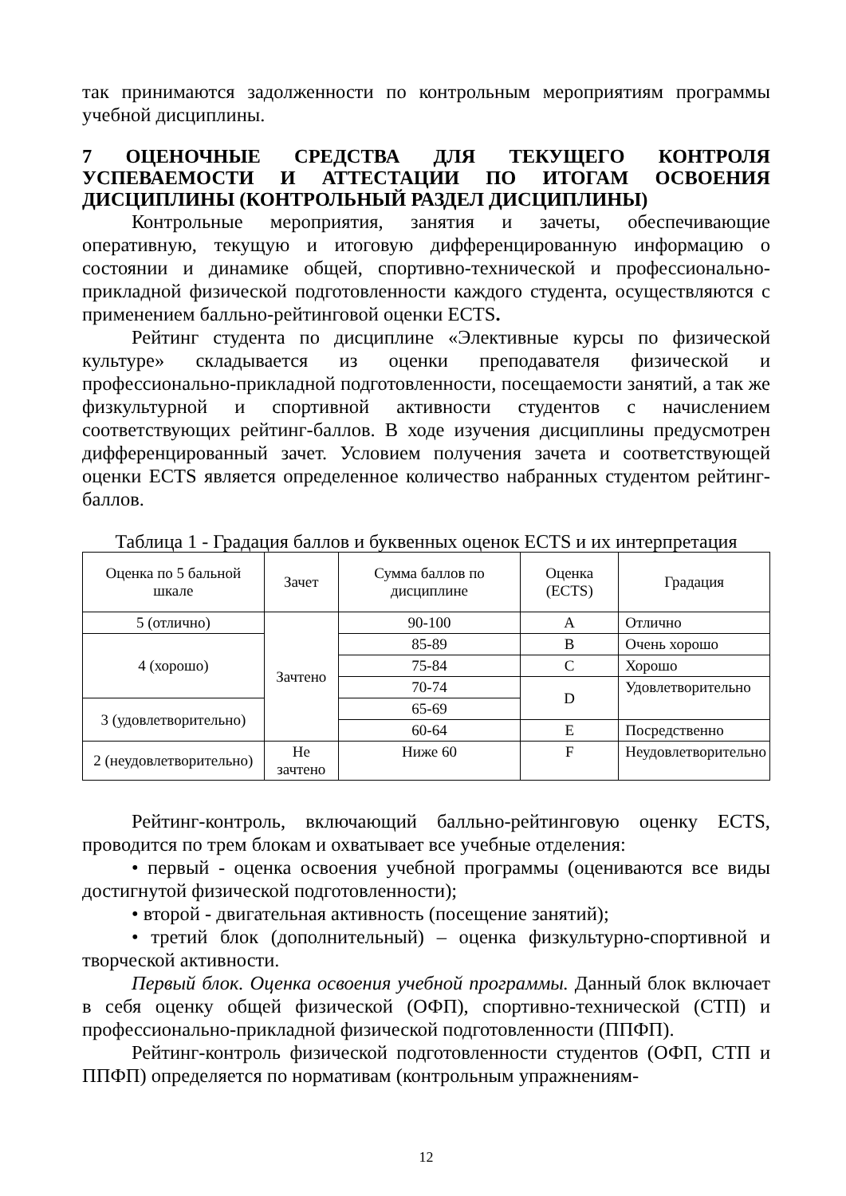так принимаются задолженности по контрольным мероприятиям программы учебной дисциплины.
7 ОЦЕНОЧНЫЕ СРЕДСТВА ДЛЯ ТЕКУЩЕГО КОНТРОЛЯ УСПЕВАЕМОСТИ И АТТЕСТАЦИИ ПО ИТОГАМ ОСВОЕНИЯ ДИСЦИПЛИНЫ (КОНТРОЛЬНЫЙ РАЗДЕЛ ДИСЦИПЛИНЫ)
Контрольные мероприятия, занятия и зачеты, обеспечивающие оперативную, текущую и итоговую дифференцированную информацию о состоянии и динамике общей, спортивно-технической и профессионально-прикладной физической подготовленности каждого студента, осуществляются с применением балльно-рейтинговой оценки ECTS.
Рейтинг студента по дисциплине «Элективные курсы по физической культуре» складывается из оценки преподавателя физической и профессионально-прикладной подготовленности, посещаемости занятий, а так же физкультурной и спортивной активности студентов с начислением соответствующих рейтинг-баллов. В ходе изучения дисциплины предусмотрен дифференцированный зачет. Условием получения зачета и соответствующей оценки ECTS является определенное количество набранных студентом рейтинг-баллов.
Таблица 1 - Градация баллов и буквенных оценок ECTS и их интерпретация
| Оценка по 5 бальной шкале | Зачет | Сумма баллов по дисциплине | Оценка (ECTS) | Градация |
| --- | --- | --- | --- | --- |
| 5 (отлично) | Зачтено | 90-100 | A | Отлично |
| 4 (хорошо) | | 85-89 | B | Очень хорошо |
| | | 75-84 | C | Хорошо |
| | | 70-74 | D | Удовлетворительно |
| 3 (удовлетворительно) | | 65-69 | | |
| | | 60-64 | E | Посредственно |
| 2 (неудовлетворительно) | Не зачтено | Ниже 60 | F | Неудовлетворительно |
Рейтинг-контроль, включающий балльно-рейтинговую оценку ECTS, проводится по трем блокам и охватывает все учебные отделения:
• первый - оценка освоения учебной программы (оцениваются все виды достигнутой физической подготовленности);
• второй - двигательная активность (посещение занятий);
• третий блок (дополнительный) – оценка физкультурно-спортивной и творческой активности.
Первый блок. Оценка освоения учебной программы. Данный блок включает в себя оценку общей физической (ОФП), спортивно-технической (СТП) и профессионально-прикладной физической подготовленности (ППФП).
Рейтинг-контроль физической подготовленности студентов (ОФП, СТП и ППФП) определяется по нормативам (контрольным упражнениям-
12